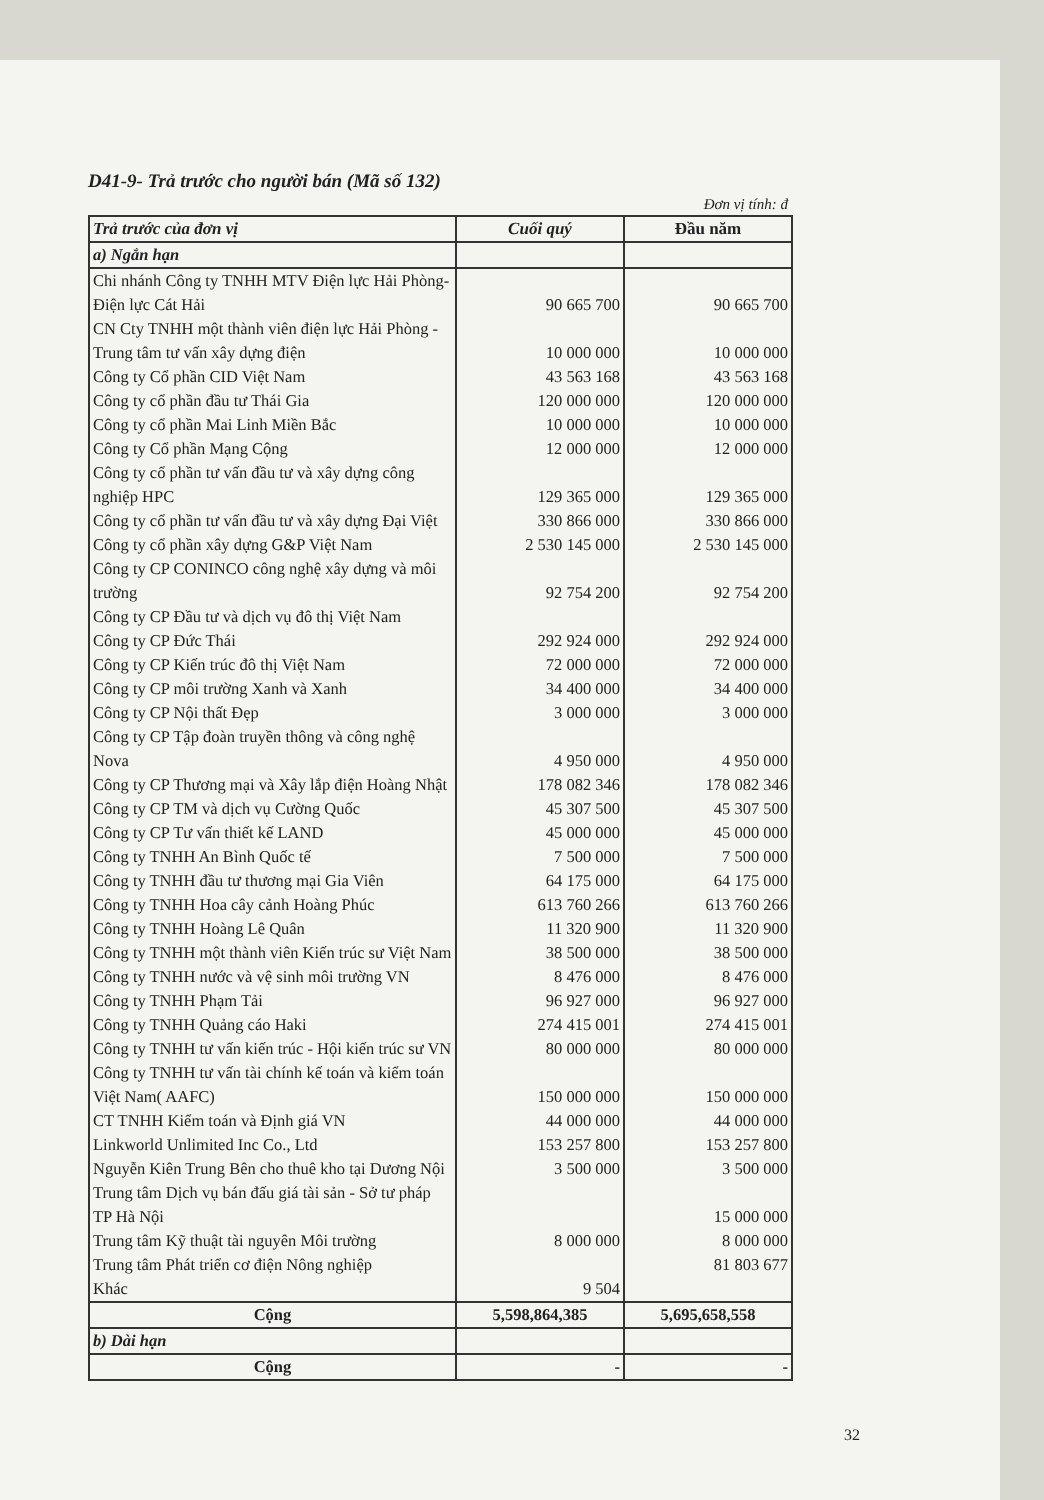D41-9- Trả trước cho người bán (Mã số 132)
Đơn vị tính: đ
| Trả trước của đơn vị | Cuối quý | Đầu năm |
| --- | --- | --- |
| a) Ngắn hạn | | |
| Chi nhánh Công ty TNHH MTV Điện lực Hải Phòng- Điện lực Cát Hải | 90 665 700 | 90 665 700 |
| CN Cty TNHH một thành viên điện lực Hải Phòng - Trung tâm tư vấn xây dựng điện | 10 000 000 | 10 000 000 |
| Công ty Cổ phần CID Việt Nam | 43 563 168 | 43 563 168 |
| Công ty cổ phần đầu tư Thái Gia | 120 000 000 | 120 000 000 |
| Công ty cổ phần Mai Linh Miền Bắc | 10 000 000 | 10 000 000 |
| Công ty Cổ phần Mạng Cộng | 12 000 000 | 12 000 000 |
| Công ty cổ phần tư vấn đầu tư và xây dựng công nghiệp HPC | 129 365 000 | 129 365 000 |
| Công ty cổ phần tư vấn đầu tư và xây dựng Đại Việt | 330 866 000 | 330 866 000 |
| Công ty cổ phần xây dựng G&P Việt Nam | 2 530 145 000 | 2 530 145 000 |
| Công ty CP CONINCO công nghệ xây dựng và môi trường | 92 754 200 | 92 754 200 |
| Công ty CP Đầu tư và dịch vụ đô thị Việt Nam | | |
| Công ty CP Đức Thái | 292 924 000 | 292 924 000 |
| Công ty CP Kiến trúc đô thị Việt Nam | 72 000 000 | 72 000 000 |
| Công ty CP môi trường Xanh và Xanh | 34 400 000 | 34 400 000 |
| Công ty CP Nội thất Đẹp | 3 000 000 | 3 000 000 |
| Công ty CP Tập đoàn truyền thông và công nghệ Nova | 4 950 000 | 4 950 000 |
| Công ty CP Thương mại và Xây lắp điện Hoàng Nhật | 178 082 346 | 178 082 346 |
| Công ty CP TM và dịch vụ Cường Quốc | 45 307 500 | 45 307 500 |
| Công ty CP Tư vấn thiết kế LAND | 45 000 000 | 45 000 000 |
| Công ty TNHH An Bình Quốc tế | 7 500 000 | 7 500 000 |
| Công ty TNHH đầu tư thương mại Gia Viên | 64 175 000 | 64 175 000 |
| Công ty TNHH Hoa cây cảnh Hoàng Phúc | 613 760 266 | 613 760 266 |
| Công ty TNHH Hoàng Lê Quân | 11 320 900 | 11 320 900 |
| Công ty TNHH một thành viên Kiến trúc sư Việt Nam | 38 500 000 | 38 500 000 |
| Công ty TNHH nước và vệ sinh môi trường VN | 8 476 000 | 8 476 000 |
| Công ty TNHH Phạm Tải | 96 927 000 | 96 927 000 |
| Công ty TNHH Quảng cáo Haki | 274 415 001 | 274 415 001 |
| Công ty TNHH tư vấn kiến trúc - Hội kiến trúc sư VN | 80 000 000 | 80 000 000 |
| Công ty TNHH tư vấn tài chính kế toán và kiểm toán Việt Nam( AAFC) | 150 000 000 | 150 000 000 |
| CT TNHH Kiểm toán và Định giá VN | 44 000 000 | 44 000 000 |
| Linkworld Unlimited Inc Co., Ltd | 153 257 800 | 153 257 800 |
| Nguyễn Kiên Trung Bên cho thuê kho tại Dương Nội | 3 500 000 | 3 500 000 |
| Trung tâm Dịch vụ bán đấu giá tài sản - Sở tư pháp TP Hà Nội | | 15 000 000 |
| Trung tâm Kỹ thuật tài nguyên Môi trường | 8 000 000 | 8 000 000 |
| Trung tâm Phát triển cơ điện Nông nghiệp | | 81 803 677 |
| Khác | 9 504 | |
| Cộng | 5,598,864,385 | 5,695,658,558 |
| b) Dài hạn | | |
| Cộng | - | - |
32